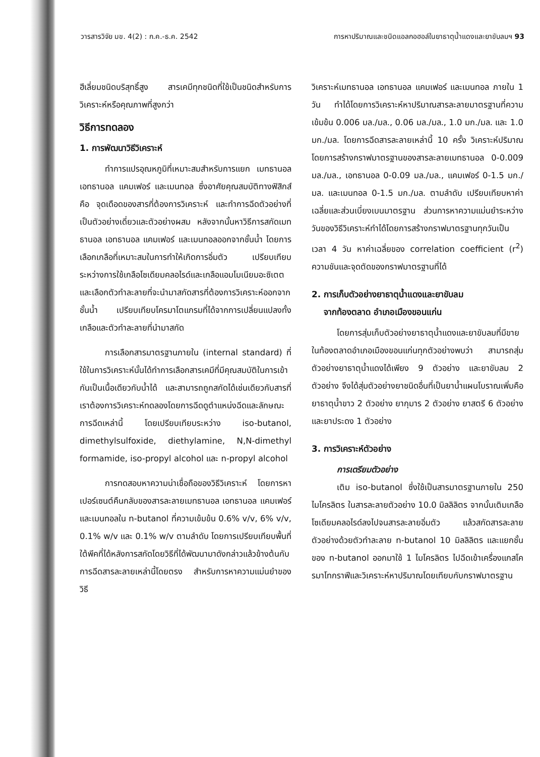วารสารวิจัย มข. 4(2) : ก.ค.-ธ.ค. 2542 การหาปริมาณและชนิดแอลกอฮอล์ในยาธาตุน้ำแดงและยาขับลมฯ 93
ฮีเลี่ยมชนิดบริสุทธิ์สูง สารเคมีทุกชนิดที่ใช้เป็นชนิดสำหรับการวิเคราะห์หรือคุณภาพที่สูงกว่า
วิธีการทดลอง
1. การพัฒนาวิธีวิเคราะห์
ทำการแปรอุณหภูมิที่เหมาะสมสำหรับการแยก เมทธานอล เอทธานอล แคมเฟอร์ และเมนทอล ซึ่งอาศัยคุณสมบัติทางฟิสิกส์คือ จุดเดือดของสารที่ต้องการวิเคราะห์ และทำการฉีดตัวอย่างที่เป็นตัวอย่างเดี่ยวและตัวอย่างผสม หลังจากนั้นหาวิธีการสกัดเมทธานอล เอทธานอล แคมเฟอร์ และเมนทอลออกจากชั้นน้ำ โดยการเลือกเกลือที่เหมาะสมในการทำให้เกิดการอิ่มตัว เปรียบเทียบระหว่างการใช้เกลือโซเดียมคลอไรด์และเกลือแอมโมเนียมอะซิเตต และเลือกตัวทำละลายที่จะนำมาสกัดสารที่ต้องการวิเคราะห์ออกจากชั้นน้ำ เปรียบเทียบโครมาโตแกรมที่ได้จากการเปลี่ยนแปลงทั้งเกลือและตัวทำละลายที่นำมาสกัด
การเลือกสารมาตรฐานภายใน (internal standard) ที่ใช้ในการวิเคราะห์นั้นได้ทำการเลือกสารเคมีที่มีคุณสมบัติในการเข้ากันเป็นเนื้อเดียวกับน้ำได้ และสามารถถูกสกัดได้เช่นเดียวกับสารที่เราต้องการวิเคราะห์ทดลองโดยการฉีดดูตำแหน่งฉีดและลักษณะการฉีดเหล่านี้ โดยเปรียบเทียบระหว่าง iso-butanol, dimethylsulfoxide, diethylamine, N,N-dimethyl formamide, iso-propyl alcohol และ n-propyl alcohol
การทดสอบหาความน่าเชื่อถือของวิธีวิเคราะห์ โดยการหาเปอร์เซนต์คืนกลับของสารละลายเมทธานอล เอทธานอล แคมเฟอร์และเมนทอลใน n-butanol ที่ความเข้มข้น 0.6% v/v, 6% v/v, 0.1% w/v และ 0.1% w/v ตามลำดับ โดยการเปรียบเทียบพื้นที่ใต้พีคที่ได้หลังการสกัดโดยวิธีที่ได้พัฒนามาดังกล่าวแล้วข้างต้นกับการฉีดสารละลายเหล่านี้โดยตรง สำหรับการหาความแม่นยำของวิธี
วิเคราะห์เมทธานอล เอทธานอล แคมเฟอร์ และเมนทอล ภายใน 1 วัน ทำได้โดยการวิเคราะห์หาปริมาณสารละลายมาตรฐานที่ความเข้มข้น 0.006 มล./มล., 0.06 มล./มล., 1.0 มก./มล. และ 1.0 มก./มล. โดยการฉีดสารละลายเหล่านี้ 10 ครั้ง วิเคราะห์ปริมาณโดยการสร้างกราฟมาตรฐานของสารละลายเมทธานอล 0-0.009 มล./มล., เอทธานอล 0-0.09 มล./มล., แคมเฟอร์ 0-1.5 มก./มล. และเมนทอล 0-1.5 มก./มล. ตามลำดับ เปรียบเทียบหาค่าเฉลี่ยและส่วนเบี่ยงเบนมาตรฐาน ส่วนการหาความแม่นยำระหว่างวันของวิธีวิเคราะห์ทำได้โดยการสร้างกราฟมาตรฐานทุกวันเป็นเวลา 4 วัน หาค่าเฉลี่ยของ correlation coefficient (r<sup>2</sup>) ความชันและจุดตัดของกราฟมาตรฐานที่ได้
2. การเก็บตัวอย่างยาธาตุน้ำแดงและยาขับลม
จากท้องตลาด อำเภอเมืองขอนแก่น
โดยการสุ่มเก็บตัวอย่างยาธาตุน้ำแดงและยาขับลมที่มีขายในท้องตลาดอำเภอเมืองขอนแก่นทุกตัวอย่างพบว่า สามารถสุ่มตัวอย่างยาธาตุน้ำแดงได้เพียง 9 ตัวอย่าง และยาขับลม 2 ตัวอย่าง จึงได้สุ่มตัวอย่างยาชนิดอื่นที่เป็นยาน้ำแผนโบราณเพิ่มคือ ยาธาตุน้ำขาว 2 ตัวอย่าง ยากุมาร 2 ตัวอย่าง ยาสตรี 6 ตัวอย่าง และยาประดง 1 ตัวอย่าง
3. การวิเคราะห์ตัวอย่าง
การเตรียมตัวอย่าง
เติม iso-butanol ซึ่งใช้เป็นสารมาตรฐานภายใน 250 ไมโครลิตร ในสารละลายตัวอย่าง 10.0 มิลลิลิตร จากนั้นเติมเกลือโซเดียมคลอไรด์ลงไปจนสารละลายอิ่มตัว แล้วสกัดสารละลายตัวอย่างด้วยตัวทำละลาย n-butanol 10 มิลลิลิตร และแยกชั้นของ n-butanol ออกมาใช้ 1 ไมโครลิตร ไปฉีดเข้าเครื่องแกสโครมาโทกราฟีและวิเคราะห์หาปริมาณโดยเทียบกับกราฟมาตรฐาน